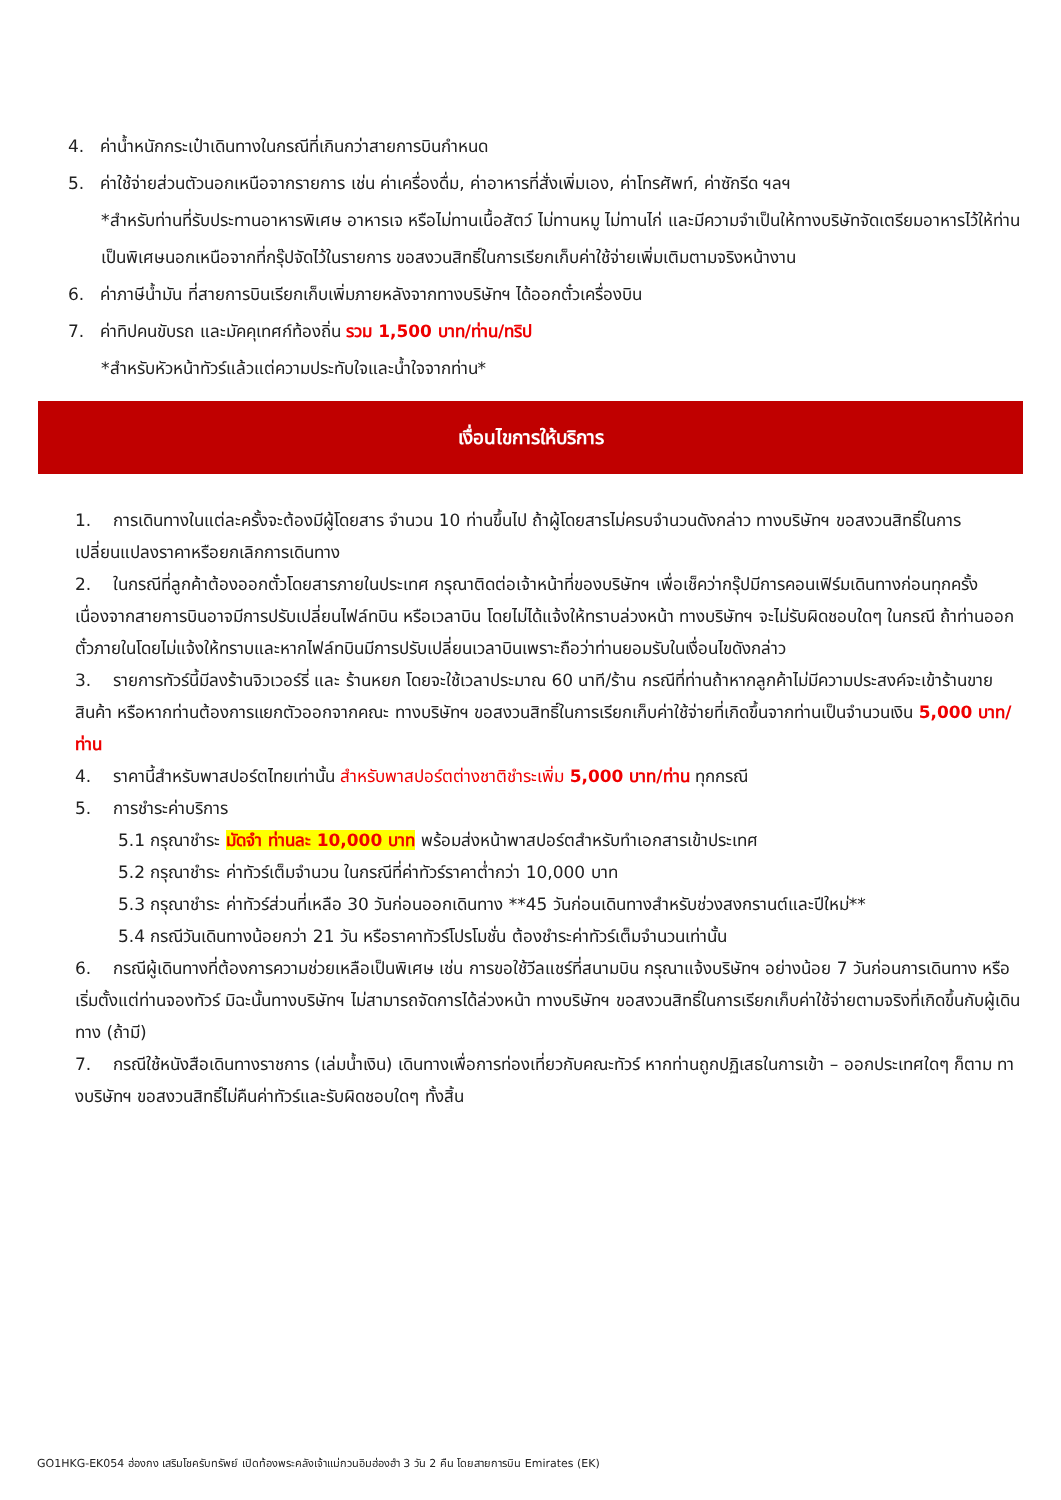4. ค่าน้ำหนักกระเป๋าเดินทางในกรณีที่เกินกว่าสายการบินกำหนด
5. ค่าใช้จ่ายส่วนตัวนอกเหนือจากรายการ เช่น ค่าเครื่องดื่ม, ค่าอาหารที่สั่งเพิ่มเอง, ค่าโทรศัพท์, ค่าซักรีด ฯลฯ
*สำหรับท่านที่รับประทานอาหารพิเศษ อาหารเจ หรือไม่ทานเนื้อสัตว์ ไม่ทานหมู ไม่ทานไก่ และมีความจำเป็นให้ทางบริษัทจัดเตรียมอาหารไว้ให้ท่านเป็นพิเศษนอกเหนือจากที่กรุ๊ปจัดไว้ในรายการ ขอสงวนสิทธิ์ในการเรียกเก็บค่าใช้จ่ายเพิ่มเติมตามจริงหน้างาน
6. ค่าภาษีน้ำมัน ที่สายการบินเรียกเก็บเพิ่มภายหลังจากทางบริษัทฯ ได้ออกตั๋วเครื่องบิน
7. ค่าทิปคนขับรถ และมัคคุเทศก์ท้องถิ่น รวม 1,500 บาท/ท่าน/ทริป
*สำหรับหัวหน้าทัวร์แล้วแต่ความประทับใจและน้ำใจจากท่าน*
เงื่อนไขการให้บริการ
1. การเดินทางในแต่ละครั้งจะต้องมีผู้โดยสาร จำนวน 10 ท่านขึ้นไป ถ้าผู้โดยสารไม่ครบจำนวนดังกล่าว ทางบริษัทฯ ขอสงวนสิทธิ์ในการเปลี่ยนแปลงราคาหรือยกเลิกการเดินทาง
2. ในกรณีที่ลูกค้าต้องออกตั๋วโดยสารภายในประเทศ กรุณาติดต่อเจ้าหน้าที่ของบริษัทฯ เพื่อเช็คว่ากรุ๊ปมีการคอนเฟิร์มเดินทางก่อนทุกครั้ง เนื่องจากสายการบินอาจมีการปรับเปลี่ยนไฟล์ทบิน หรือเวลาบิน โดยไม่ได้แจ้งให้ทราบล่วงหน้า ทางบริษัทฯ จะไม่รับผิดชอบใดๆ ในกรณี ถ้าท่านออกตั๋วภายในโดยไม่แจ้งให้ทราบและหากไฟล์ทบินมีการปรับเปลี่ยนเวลาบินเพราะถือว่าท่านยอมรับในเงื่อนไขดังกล่าว
3. รายการทัวร์นี้มีลงร้านจิวเวอร์รี่ และ ร้านหยก โดยจะใช้เวลาประมาณ 60 นาที/ร้าน กรณีที่ท่านถ้าหากลูกค้าไม่มีความประสงค์จะเข้าร้านขายสินค้า หรือหากท่านต้องการแยกตัวออกจากคณะ ทางบริษัทฯ ขอสงวนสิทธิ์ในการเรียกเก็บค่าใช้จ่ายที่เกิดขึ้นจากท่านเป็นจำนวนเงิน 5,000 บาท/ท่าน
4. ราคานี้สำหรับพาสปอร์ตไทยเท่านั้น สำหรับพาสปอร์ตต่างชาติชำระเพิ่ม 5,000 บาท/ท่าน ทุกกรณี
5. การชำระค่าบริการ
5.1 กรุณาชำระ มัดจำ ท่านละ 10,000 บาท พร้อมส่งหน้าพาสปอร์ตสำหรับทำเอกสารเข้าประเทศ
5.2 กรุณาชำระ ค่าทัวร์เต็มจำนวน ในกรณีที่ค่าทัวร์ราคาต่ำกว่า 10,000 บาท
5.3 กรุณาชำระ ค่าทัวร์ส่วนที่เหลือ 30 วันก่อนออกเดินทาง **45 วันก่อนเดินทางสำหรับช่วงสงกรานต์และปีใหม่**
5.4 กรณีวันเดินทางน้อยกว่า 21 วัน หรือราคาทัวร์โปรโมชั่น ต้องชำระค่าทัวร์เต็มจำนวนเท่านั้น
6. กรณีผู้เดินทางที่ต้องการความช่วยเหลือเป็นพิเศษ เช่น การขอใช้วีลแชร์ที่สนามบิน กรุณาแจ้งบริษัทฯ อย่างน้อย 7 วันก่อนการเดินทาง หรือเริ่มตั้งแต่ท่านจองทัวร์ มิฉะนั้นทางบริษัทฯ ไม่สามารถจัดการได้ล่วงหน้า ทางบริษัทฯ ขอสงวนสิทธิ์ในการเรียกเก็บค่าใช้จ่ายตามจริงที่เกิดขึ้นกับผู้เดินทาง (ถ้ามี)
7. กรณีใช้หนังสือเดินทางราชการ (เล่มน้ำเงิน) เดินทางเพื่อการท่องเที่ยวกับคณะทัวร์ หากท่านถูกปฏิเสธในการเข้า – ออกประเทศใดๆ ก็ตาม ทางบริษัทฯ ขอสงวนสิทธิ์ไม่คืนค่าทัวร์และรับผิดชอบใดๆ ทั้งสิ้น
GO1HKG-EK054 ฮ่องกง เสริมโชครับทรัพย์ เปิดท้องพระคลังเจ้าแม่กวนอิมฮ่องฮำ 3 วัน 2 คืน โดยสายการบิน Emirates (EK)